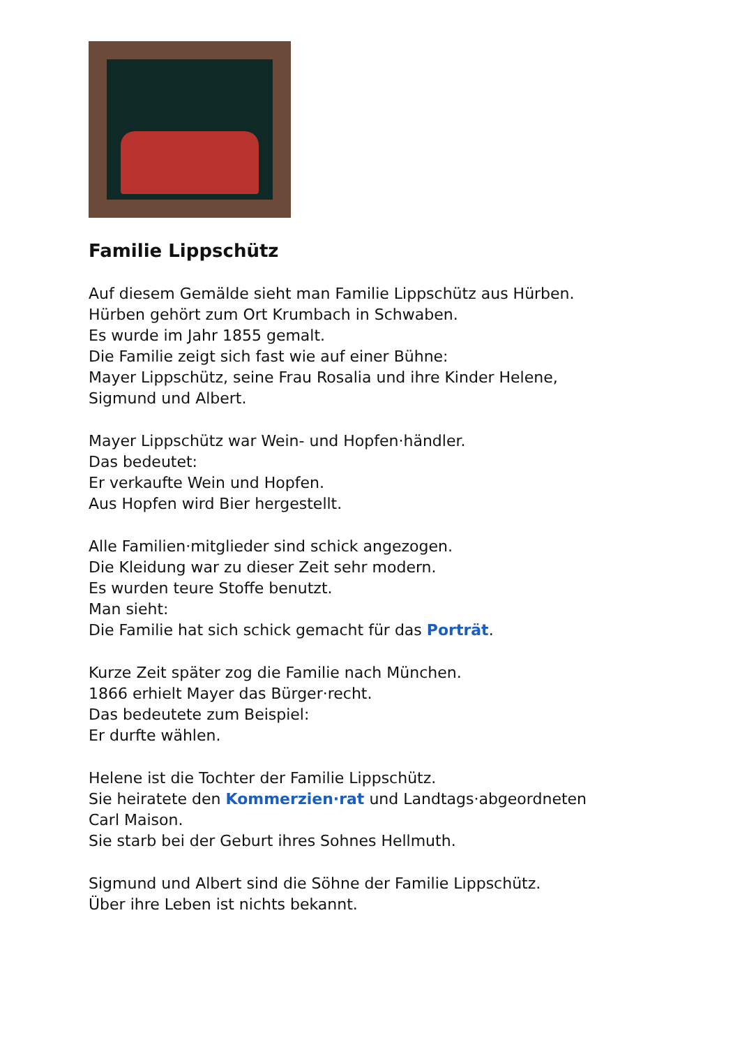Familie Lippschütz
Auf diesem Gemälde sieht man Familie Lippschütz aus Hürben.
Hürben gehört zum Ort Krumbach in Schwaben.
Es wurde im Jahr 1855 gemalt.
Die Familie zeigt sich fast wie auf einer Bühne:
Mayer Lippschütz, seine Frau Rosalia und ihre Kinder Helene,
Sigmund und Albert.
Mayer Lippschütz war Wein- und Hopfen·händler.
Das bedeutet:
Er verkaufte Wein und Hopfen.
Aus Hopfen wird Bier hergestellt.
Alle Familien·mitglieder sind schick angezogen.
Die Kleidung war zu dieser Zeit sehr modern.
Es wurden teure Stoffe benutzt.
Man sieht:
Die Familie hat sich schick gemacht für das Porträt.
Kurze Zeit später zog die Familie nach München.
1866 erhielt Mayer das Bürger·recht.
Das bedeutete zum Beispiel:
Er durfte wählen.
Helene ist die Tochter der Familie Lippschütz.
Sie heiratete den Kommerzien·rat und Landtags·abgeordneten
Carl Maison.
Sie starb bei der Geburt ihres Sohnes Hellmuth.
Sigmund und Albert sind die Söhne der Familie Lippschütz.
Über ihre Leben ist nichts bekannt.